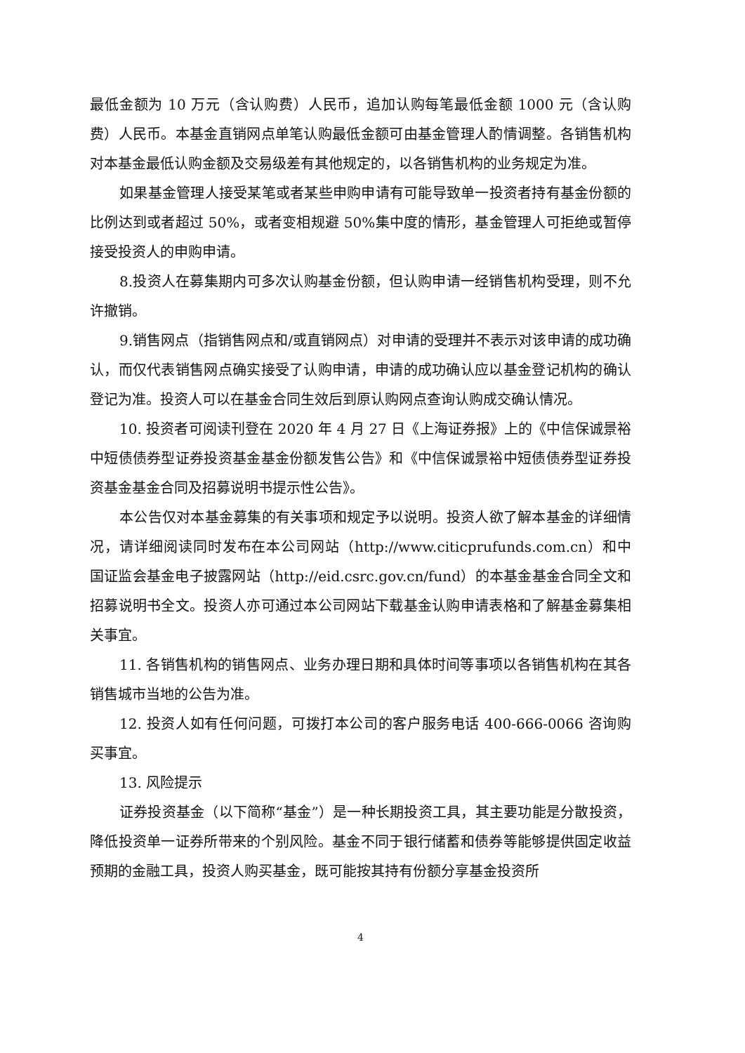最低金额为 10 万元（含认购费）人民币，追加认购每笔最低金额 1000 元（含认购费）人民币。本基金直销网点单笔认购最低金额可由基金管理人酌情调整。各销售机构对本基金最低认购金额及交易级差有其他规定的，以各销售机构的业务规定为准。
如果基金管理人接受某笔或者某些申购申请有可能导致单一投资者持有基金份额的比例达到或者超过 50%，或者变相规避 50%集中度的情形，基金管理人可拒绝或暂停接受投资人的申购申请。
8.投资人在募集期内可多次认购基金份额，但认购申请一经销售机构受理，则不允许撤销。
9.销售网点（指销售网点和/或直销网点）对申请的受理并不表示对该申请的成功确认，而仅代表销售网点确实接受了认购申请，申请的成功确认应以基金登记机构的确认登记为准。投资人可以在基金合同生效后到原认购网点查询认购成交确认情况。
10. 投资者可阅读刊登在 2020 年 4 月 27 日《上海证券报》上的《中信保诚景裕中短债债券型证券投资基金基金份额发售公告》和《中信保诚景裕中短债债券型证券投资基金基金合同及招募说明书提示性公告》。
本公告仅对本基金募集的有关事项和规定予以说明。投资人欲了解本基金的详细情况，请详细阅读同时发布在本公司网站（http://www.citicprufunds.com.cn）和中国证监会基金电子披露网站（http://eid.csrc.gov.cn/fund）的本基金基金合同全文和招募说明书全文。投资人亦可通过本公司网站下载基金认购申请表格和了解基金募集相关事宜。
11. 各销售机构的销售网点、业务办理日期和具体时间等事项以各销售机构在其各销售城市当地的公告为准。
12. 投资人如有任何问题，可拨打本公司的客户服务电话 400-666-0066 咨询购买事宜。
13. 风险提示
证券投资基金（以下简称“基金”）是一种长期投资工具，其主要功能是分散投资，降低投资单一证券所带来的个别风险。基金不同于银行储蓄和债券等能够提供固定收益预期的金融工具，投资人购买基金，既可能按其持有份额分享基金投资所
4